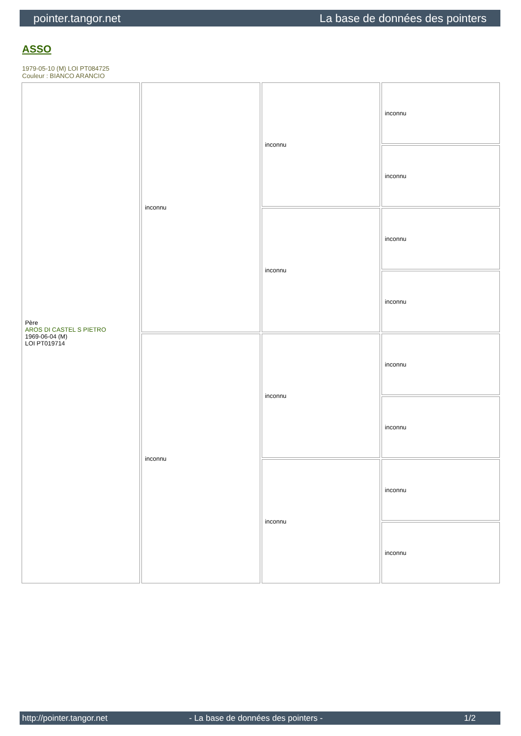pointer.tangor.net La base de données des pointers
ASSO
1979-05-10 (M) LOI PT084725
Couleur : BIANCO ARANCIO
| Père AROS DI CASTEL S PIETRO 1969-06-04 (M) LOI PT019714 | inconnu | inconnu | inconnu |
| | | | inconnu |
| | | inconnu | inconnu |
| | | | inconnu |
| | inconnu | inconnu | inconnu |
| | | | inconnu |
| | | inconnu | inconnu |
| | | | inconnu |
http://pointer.tangor.net - La base de données des pointers - 1/2